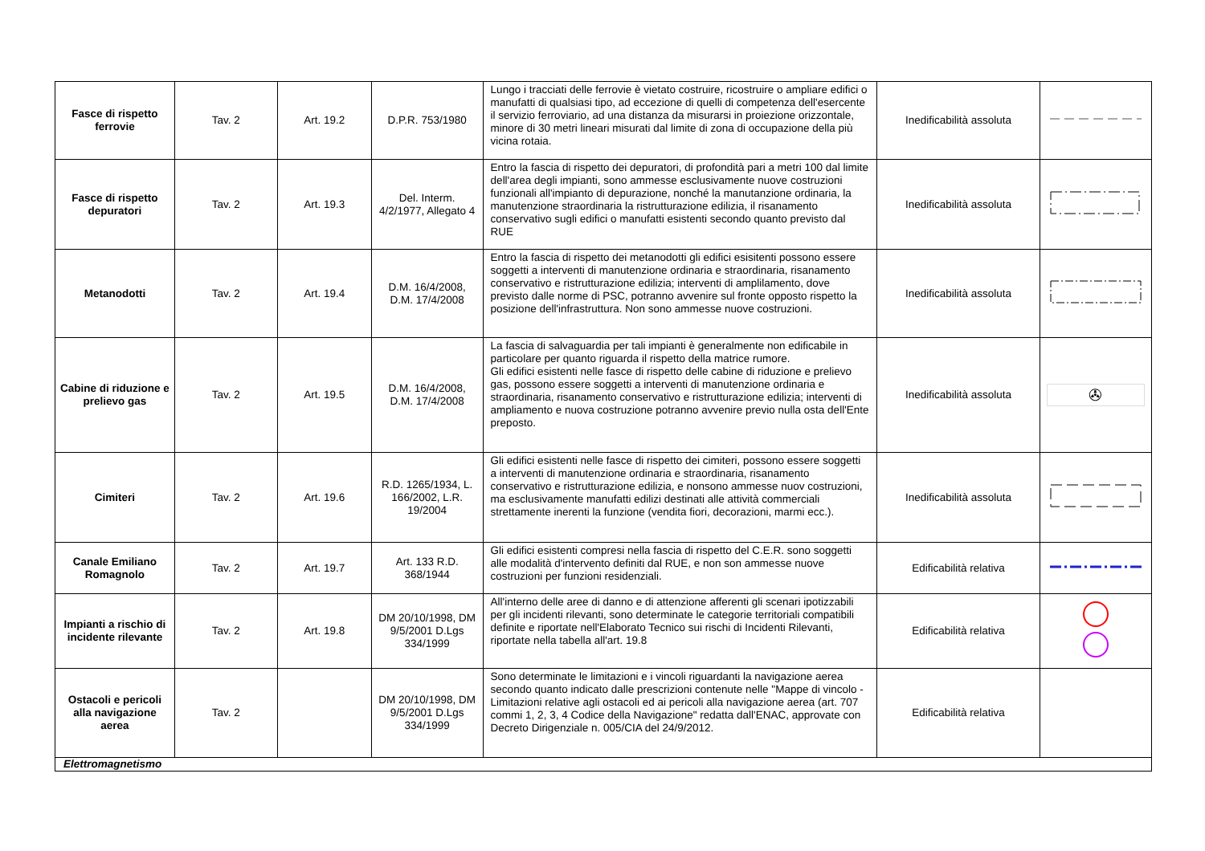| Fasce di rispetto ferrovie | Tav. 2 | Art. 19.2 | D.P.R. 753/1980 | Lungo i tracciati delle ferrovie è vietato costruire, ricostruire o ampliare edifici o manufatti di qualsiasi tipo, ad eccezione di quelli di competenza dell'esercente il servizio ferroviario, ad una distanza da misurarsi in proiezione orizzontale, minore di 30 metri lineari misurati dal limite di zona di occupazione della più vicina rotaia. | Inedificabilità assoluta | |
| Fasce di rispetto depuratori | Tav. 2 | Art. 19.3 | Del. Interm. 4/2/1977, Allegato 4 | Entro la fascia di rispetto dei depuratori, di profondità pari a metri 100 dal limite dell'area degli impianti, sono ammesse esclusivamente nuove costruzioni funzionali all'impianto di depurazione, nonché la manutanzione ordinaria, la manutenzione straordinaria la ristrutturazione edilizia, il risanamento conservativo sugli edifici o manufatti esistenti secondo quanto previsto dal RUE | Inedificabilità assoluta | |
| Metanodotti | Tav. 2 | Art. 19.4 | D.M. 16/4/2008, D.M. 17/4/2008 | Entro la fascia di rispetto dei metanodotti gli edifici esisitenti possono essere soggetti a interventi di manutenzione ordinaria e straordinaria, risanamento conservativo e ristrutturazione edilizia; interventi di amplilamento, dove previsto dalle norme di PSC, potranno avvenire sul fronte opposto rispetto la posizione dell'infrastruttura. Non sono ammesse nuove costruzioni. | Inedificabilità assoluta | |
| Cabine di riduzione e prelievo gas | Tav. 2 | Art. 19.5 | D.M. 16/4/2008, D.M. 17/4/2008 | La fascia di salvaguardia per tali impianti è generalmente non edificabile in particolare per quanto riguarda il rispetto della matrice rumore. Gli edifici esistenti nelle fasce di rispetto delle cabine di riduzione e prelievo gas, possono essere soggetti a interventi di manutenzione ordinaria e straordinaria, risanamento conservativo e ristrutturazione edilizia; interventi di ampliamento e nuova costruzione potranno avvenire previo nulla osta dell'Ente preposto. | Inedificabilità assoluta | ✇ |
| Cimiteri | Tav. 2 | Art. 19.6 | R.D. 1265/1934, L. 166/2002, L.R. 19/2004 | Gli edifici esistenti nelle fasce di rispetto dei cimiteri, possono essere soggetti a interventi di manutenzione ordinaria e straordinaria, risanamento conservativo e ristrutturazione edilizia, e nonsono ammesse nuov costruzioni, ma esclusivamente manufatti edilizi destinati alle attività commerciali strettamente inerenti la funzione (vendita fiori, decorazioni, marmi ecc.). | Inedificabilità assoluta | |
| Canale Emiliano Romagnolo | Tav. 2 | Art. 19.7 | Art. 133 R.D. 368/1944 | Gli edifici esistenti compresi nella fascia di rispetto del C.E.R. sono soggetti alle modalità d'intervento definiti dal RUE, e non son ammesse nuove costruzioni per funzioni residenziali. | Edificabilità relativa | |
| Impianti a rischio di incidente rilevante | Tav. 2 | Art. 19.8 | DM 20/10/1998, DM 9/5/2001 D.Lgs 334/1999 | All'interno delle aree di danno e di attenzione afferenti gli scenari ipotizzabili per gli incidenti rilevanti, sono determinate le categorie territoriali compatibili definite e riportate nell'Elaborato Tecnico sui rischi di Incidenti Rilevanti, riportate nella tabella all'art. 19.8 | Edificabilità relativa | |
| Ostacoli e pericoli alla navigazione aerea | Tav. 2 | | DM 20/10/1998, DM 9/5/2001 D.Lgs 334/1999 | Sono determinate le limitazioni e i vincoli riguardanti la navigazione aerea secondo quanto indicato dalle prescrizioni contenute nelle "Mappe di vincolo - Limitazioni relative agli ostacoli ed ai pericoli alla navigazione aerea (art. 707 commi 1, 2, 3, 4 Codice della Navigazione" redatta dall'ENAC, approvate con Decreto Dirigenziale n. 005/CIA del 24/9/2012. | Edificabilità relativa | |
| Elettromagnetismo | | | | | | |